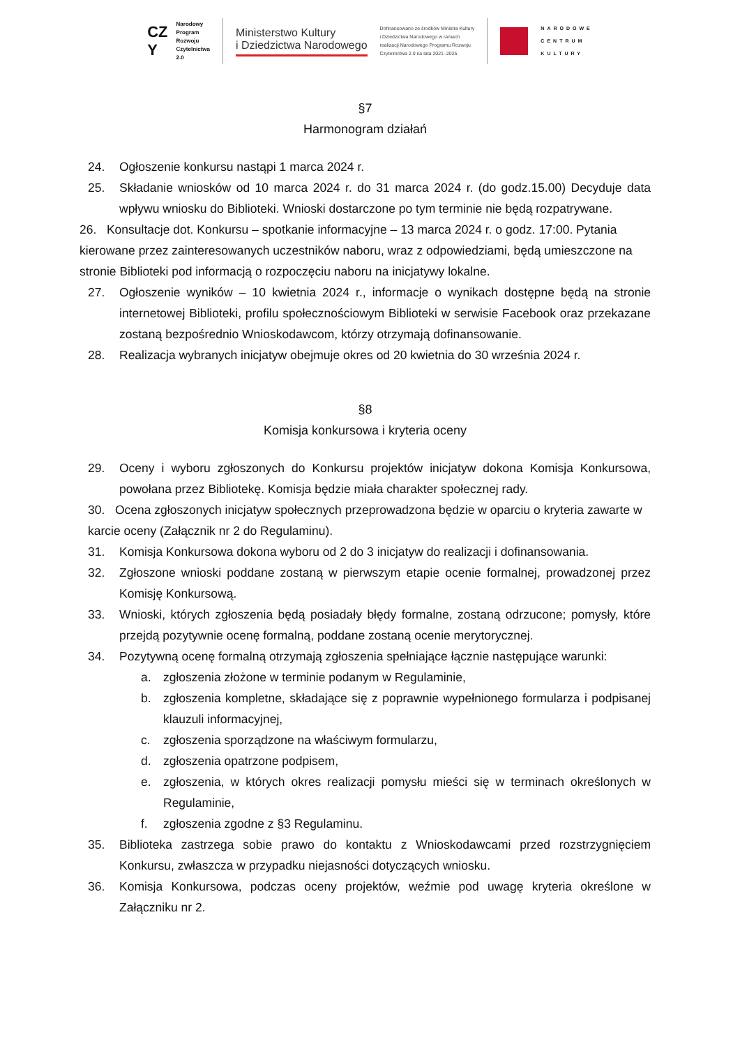CZ
Y
Narodowy
Program
Rozwoju
Czytelnictwa
2.0
Ministerstwo Kultury
i Dziedzictwa Narodowego
Dofinansowano ze środków Ministra Kultury
i Dziedzictwa Narodowego w ramach
realizacji Narodowego Programu Rozwoju
Czytelnictwa 2.0 na lata 2021–2025
NARODOWE
CENTRUM
KULTURY
§7
Harmonogram działań
24. Ogłoszenie konkursu nastąpi 1 marca 2024 r.
25. Składanie wniosków od 10 marca 2024 r. do 31 marca 2024 r. (do godz.15.00) Decyduje data wpływu wniosku do Biblioteki. Wnioski dostarczone po tym terminie nie będą rozpatrywane.
26. Konsultacje dot. Konkursu – spotkanie informacyjne – 13 marca 2024 r. o godz. 17:00. Pytania kierowane przez zainteresowanych uczestników naboru, wraz z odpowiedziami, będą umieszczone na stronie Biblioteki pod informacją o rozpoczęciu naboru na inicjatywy lokalne.
27. Ogłoszenie wyników – 10 kwietnia 2024 r., informacje o wynikach dostępne będą na stronie internetowej Biblioteki, profilu społecznościowym Biblioteki w serwisie Facebook oraz przekazane zostaną bezpośrednio Wnioskodawcom, którzy otrzymają dofinansowanie.
28. Realizacja wybranych inicjatyw obejmuje okres od 20 kwietnia do 30 września 2024 r.
§8
Komisja konkursowa i kryteria oceny
29. Oceny i wyboru zgłoszonych do Konkursu projektów inicjatyw dokona Komisja Konkursowa, powołana przez Bibliotekę. Komisja będzie miała charakter społecznej rady.
30. Ocena zgłoszonych inicjatyw społecznych przeprowadzona będzie w oparciu o kryteria zawarte w karcie oceny (Załącznik nr 2 do Regulaminu).
31. Komisja Konkursowa dokona wyboru od 2 do 3 inicjatyw do realizacji i dofinansowania.
32. Zgłoszone wnioski poddane zostaną w pierwszym etapie ocenie formalnej, prowadzonej przez Komisję Konkursową.
33. Wnioski, których zgłoszenia będą posiadały błędy formalne, zostaną odrzucone; pomysły, które przejdą pozytywnie ocenę formalną, poddane zostaną ocenie merytorycznej.
34. Pozytywną ocenę formalną otrzymają zgłoszenia spełniające łącznie następujące warunki:
a. zgłoszenia złożone w terminie podanym w Regulaminie,
b. zgłoszenia kompletne, składające się z poprawnie wypełnionego formularza i podpisanej klauzuli informacyjnej,
c. zgłoszenia sporządzone na właściwym formularzu,
d. zgłoszenia opatrzone podpisem,
e. zgłoszenia, w których okres realizacji pomysłu mieści się w terminach określonych w Regulaminie,
f. zgłoszenia zgodne z §3 Regulaminu.
35. Biblioteka zastrzega sobie prawo do kontaktu z Wnioskodawcami przed rozstrzygnięciem Konkursu, zwłaszcza w przypadku niejasności dotyczących wniosku.
36. Komisja Konkursowa, podczas oceny projektów, weźmie pod uwagę kryteria określone w Załączniku nr 2.